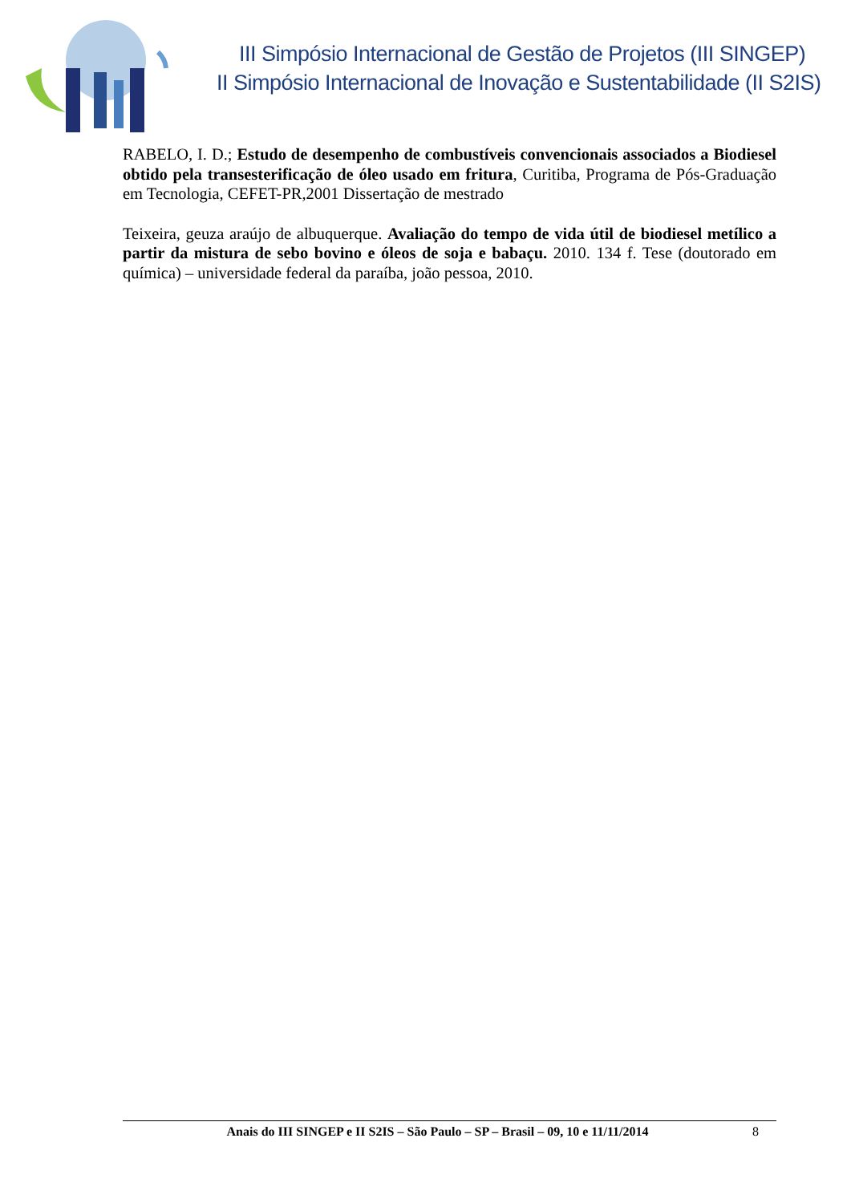III Simpósio Internacional de Gestão de Projetos (III SINGEP)
II Simpósio Internacional de Inovação e Sustentabilidade (II S2IS)
RABELO, I. D.; Estudo de desempenho de combustíveis convencionais associados a Biodiesel obtido pela transesterificação de óleo usado em fritura, Curitiba, Programa de Pós-Graduação em Tecnologia, CEFET-PR,2001 Dissertação de mestrado
Teixeira, geuza araújo de albuquerque. Avaliação do tempo de vida útil de biodiesel metílico a partir da mistura de sebo bovino e óleos de soja e babaçu. 2010. 134 f. Tese (doutorado em química) – universidade federal da paraíba, joão pessoa, 2010.
Anais do III SINGEP e II S2IS – São Paulo – SP – Brasil – 09, 10 e 11/11/2014
8